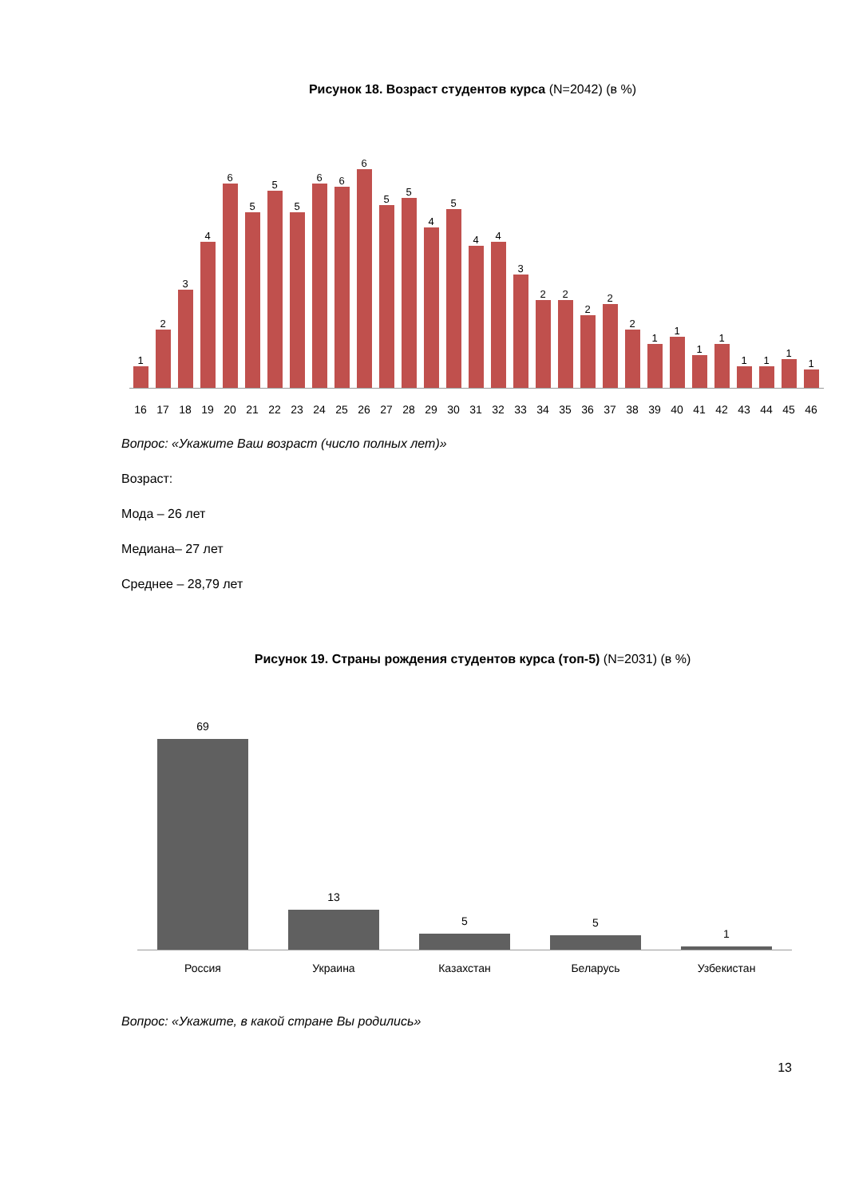Рисунок 18. Возраст студентов курса (N=2042) (в %)
1
2
3
4
6
5
5
5
6
6
6
5
5
4
5
4
4
3
2
2
2
2
2
1
1
1
1
1
1
1
1
16 17 18 19 20 21 22 23 24 25 26 27 28 29 30 31 32 33 34 35 36 37 38 39 40 41 42 43 44 45 46
Вопрос: «Укажите Ваш возраст (число полных лет)»
Возраст:
Мода – 26 лет
Медиана– 27 лет
Среднее – 28,79 лет
Рисунок 19. Страны рождения студентов курса (топ-5) (N=2031) (в %)
69
13
5
5
1
Россия Украина Казахстан Беларусь Узбекистан
Вопрос: «Укажите, в какой стране Вы родились»
13